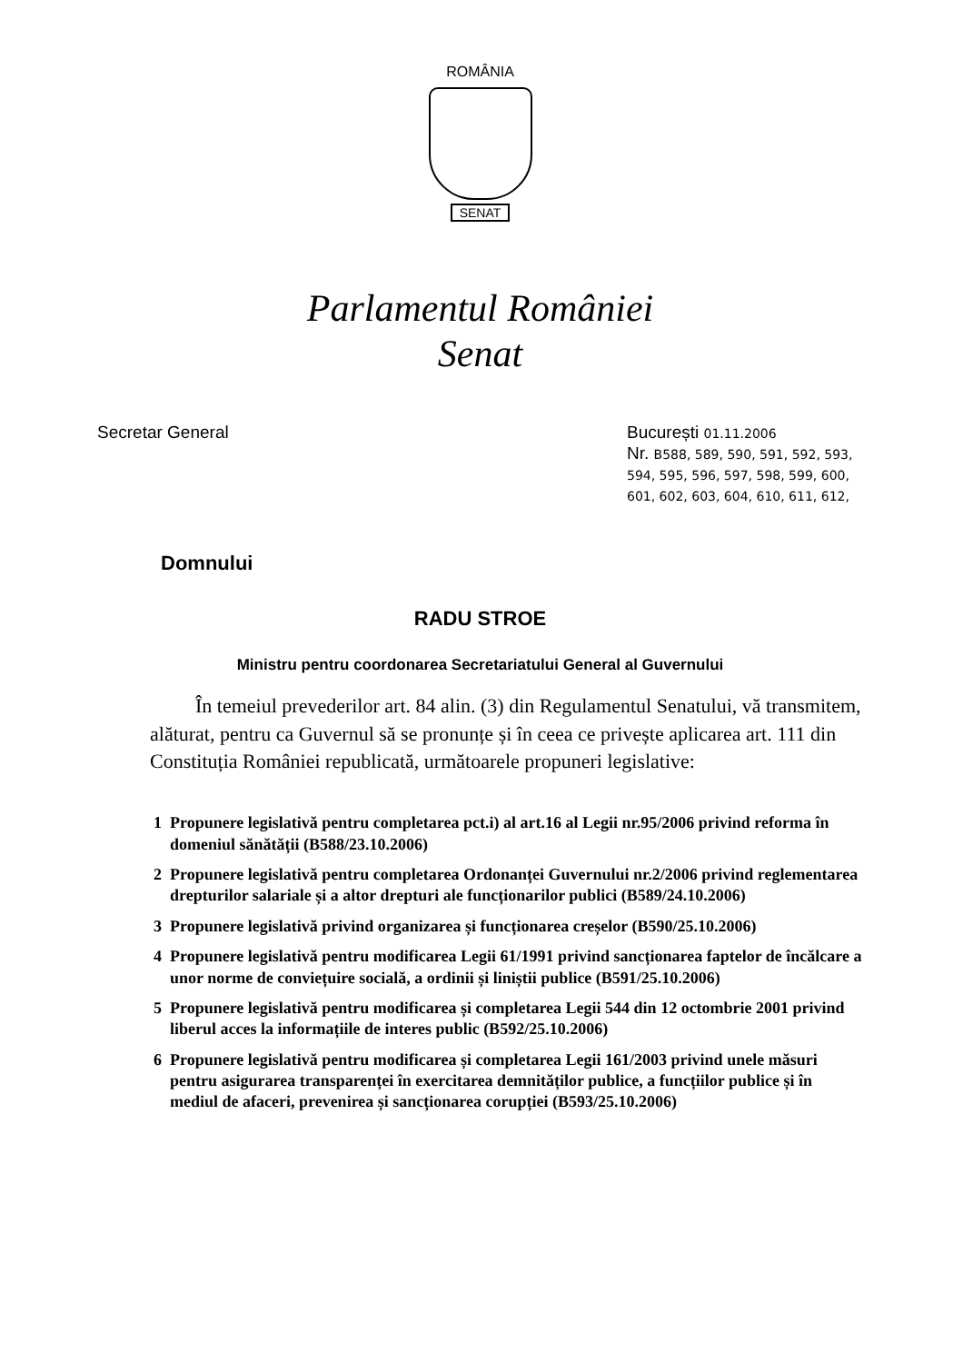ROMÂNIA
SENAT
Parlamentul României
Senat
Secretar General București 01.11.2006
Nr. B588, 589, 590, 591, 592, 593, 594, 595, 596, 597, 598, 599, 600, 601, 602, 603, 604, 610, 611, 612,
Domnului
RADU STROE
Ministru pentru coordonarea Secretariatului General al Guvernului
În temeiul prevederilor art. 84 alin. (3) din Regulamentul Senatului, vă transmitem, alăturat, pentru ca Guvernul să se pronunțe și în ceea ce privește aplicarea art. 111 din Constituția României republicată, următoarele propuneri legislative:
1 Propunere legislativă pentru completarea pct.i) al art.16 al Legii nr.95/2006 privind reforma în domeniul sănătății (B588/23.10.2006)
2 Propunere legislativă pentru completarea Ordonanței Guvernului nr.2/2006 privind reglementarea drepturilor salariale și a altor drepturi ale funcționarilor publici (B589/24.10.2006)
3 Propunere legislativă privind organizarea și funcționarea creșelor (B590/25.10.2006)
4 Propunere legislativă pentru modificarea Legii 61/1991 privind sancționarea faptelor de încălcare a unor norme de conviețuire socială, a ordinii și liniștii publice (B591/25.10.2006)
5 Propunere legislativă pentru modificarea și completarea Legii 544 din 12 octombrie 2001 privind liberul acces la informațiile de interes public (B592/25.10.2006)
6 Propunere legislativă pentru modificarea și completarea Legii 161/2003 privind unele măsuri pentru asigurarea transparenței în exercitarea demnităților publice, a funcțiilor publice și în mediul de afaceri, prevenirea și sancționarea corupției (B593/25.10.2006)